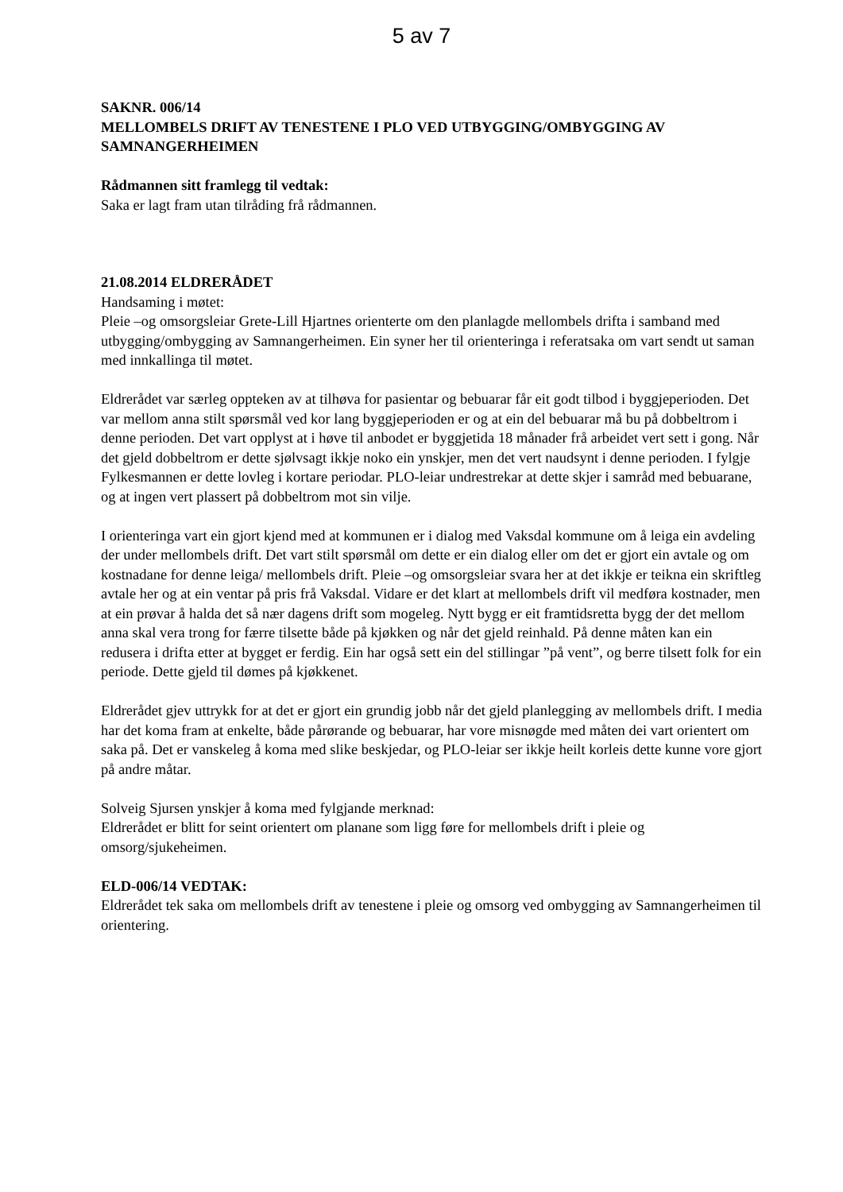5 av 7
SAKNR. 006/14
MELLOMBELS DRIFT AV TENESTENE I PLO VED UTBYGGING/OMBYGGING AV SAMNANGERHEIMEN
Rådmannen sitt framlegg til vedtak:
Saka er lagt fram utan tilråding frå rådmannen.
21.08.2014 ELDRERÅDET
Handsaming i møtet:
Pleie –og omsorgsleiar Grete-Lill Hjartnes orienterte om den planlagde mellombels drifta i samband med utbygging/ombygging av Samnangerheimen. Ein syner her til orienteringa i referatsaka om vart sendt ut saman med innkallinga til møtet.
Eldrerådet var særleg oppteken av at tilhøva for pasientar og bebuarar får eit godt tilbod i byggjeperioden. Det var mellom anna stilt spørsmål ved kor lang byggjeperioden er og at ein del bebuarar må bu på dobbeltrom i denne perioden. Det vart opplyst at i høve til anbodet er byggjetida 18 månader frå arbeidet vert sett i gong. Når det gjeld dobbeltrom er dette sjølvsagt ikkje noko ein ynskjer, men det vert naudsynt i denne perioden. I fylgje Fylkesmannen er dette lovleg i kortare periodar. PLO-leiar undrestrekar at dette skjer i samråd med bebuarane, og at ingen vert plassert på dobbeltrom mot sin vilje.
I orienteringa vart ein gjort kjend med at kommunen er i dialog med Vaksdal kommune om å leiga ein avdeling der under mellombels drift. Det vart stilt spørsmål om dette er ein dialog eller om det er gjort ein avtale og om kostnadane for denne leiga/ mellombels drift. Pleie –og omsorgsleiar svara her at det ikkje er teikna ein skriftleg avtale her og at ein ventar på pris frå Vaksdal. Vidare er det klart at mellombels drift vil medføra kostnader, men at ein prøvar å halda det så nær dagens drift som mogeleg. Nytt bygg er eit framtidsretta bygg der det mellom anna skal vera trong for færre tilsette både på kjøkken og når det gjeld reinhald. På denne måten kan ein redusera i drifta etter at bygget er ferdig. Ein har også sett ein del stillingar ”på vent”, og berre tilsett folk for ein periode. Dette gjeld til dømes på kjøkkenet.
Eldrerådet gjev uttrykk for at det er gjort ein grundig jobb når det gjeld planlegging av mellombels drift. I media har det koma fram at enkelte, både pårørande og bebuarar, har vore misnøgde med måten dei vart orientert om saka på. Det er vanskeleg å koma med slike beskjedar, og PLO-leiar ser ikkje heilt korleis dette kunne vore gjort på andre måtar.
Solveig Sjursen ynskjer å koma med fylgjande merknad:
Eldrerådet er blitt for seint orientert om planane som ligg føre for mellombels drift i pleie og omsorg/sjukeheimen.
ELD-006/14 VEDTAK:
Eldrerådet tek saka om mellombels drift av tenestene i pleie og omsorg ved ombygging av Samnangerheimen til orientering.